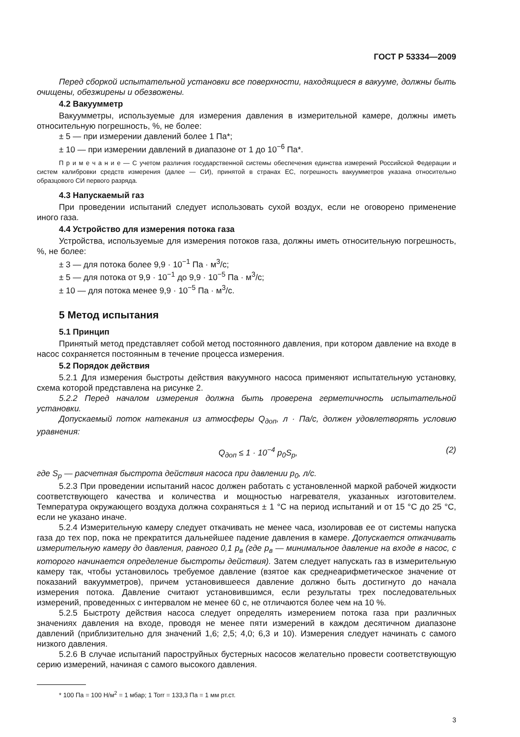ГОСТ Р 53334—2009
Перед сборкой испытательной установки все поверхности, находящиеся в вакууме, должны быть очищены, обезжирены и обезвожены.
4.2 Вакуумметр
Вакуумметры, используемые для измерения давления в измерительной камере, должны иметь относительную погрешность, %, не более:
± 5 — при измерении давлений более 1 Па*;
± 10 — при измерении давлений в диапазоне от 1 до 10<sup>−6</sup> Па*.
П р и м е ч а н и е — С учетом различия государственной системы обеспечения единства измерений Российской Федерации и систем калибровки средств измерения (далее — СИ), принятой в странах ЕС, погрешность вакуумметров указана относительно образцового СИ первого разряда.
4.3 Напускаемый газ
При проведении испытаний следует использовать сухой воздух, если не оговорено применение иного газа.
4.4 Устройство для измерения потока газа
Устройства, используемые для измерения потоков газа, должны иметь относительную погрешность, %, не более:
± 3 — для потока более 9,9 · 10<sup>−1</sup> Па · м<sup>3</sup>/с;
± 5 — для потока от 9,9 · 10<sup>−1</sup> до 9,9 · 10<sup>−5</sup> Па · м<sup>3</sup>/с;
± 10 — для потока менее 9,9 · 10<sup>−5</sup> Па · м<sup>3</sup>/с.
5 Метод испытания
5.1 Принцип
Принятый метод представляет собой метод постоянного давления, при котором давление на входе в насос сохраняется постоянным в течение процесса измерения.
5.2 Порядок действия
5.2.1 Для измерения быстроты действия вакуумного насоса применяют испытательную установку, схема которой представлена на рисунке 2.
5.2.2 Перед началом измерения должна быть проверена герметичность испытательной установки.
Допускаемый поток натекания из атмосферы Q<sub>доп</sub>, л · Па/с, должен удовлетворять условию уравнения:
Q<sub>доп</sub> ≤ 1 · 10<sup>−4</sup> p<sub>0</sub>S<sub>p</sub>, (2)
где S<sub>p</sub> — расчетная быстрота действия насоса при давлении p<sub>0</sub>, л/с.
5.2.3 При проведении испытаний насос должен работать с установленной маркой рабочей жидкости соответствующего качества и количества и мощностью нагревателя, указанных изготовителем. Температура окружающего воздуха должна сохраняться ± 1 °С на период испытаний и от 15 °С до 25 °С, если не указано иначе.
5.2.4 Измерительную камеру следует откачивать не менее часа, изолировав ее от системы напуска газа до тех пор, пока не прекратится дальнейшее падение давления в камере. Допускается откачивать измерительную камеру до давления, равного 0,1 p<sub>в</sub> (где p<sub>в</sub> — минимальное давление на входе в насос, с которого начинается определение быстроты действия). Затем следует напускать газ в измерительную камеру так, чтобы установилось требуемое давление (взятое как среднеарифметическое значение от показаний вакуумметров), причем установившееся давление должно быть достигнуто до начала измерения потока. Давление считают установившимся, если результаты трех последовательных измерений, проведенных с интервалом не менее 60 с, не отличаются более чем на 10 %.
5.2.5 Быстроту действия насоса следует определять измерением потока газа при различных значениях давления на входе, проводя не менее пяти измерений в каждом десятичном диапазоне давлений (приблизительно для значений 1,6; 2,5; 4,0; 6,3 и 10). Измерения следует начинать с самого низкого давления.
5.2.6 В случае испытаний пароструйных бустерных насосов желательно провести соответствующую серию измерений, начиная с самого высокого давления.
* 100 Па = 100 Н/м<sup>2</sup> = 1 мбар; 1 Torr = 133,3 Па = 1 мм рт.ст.
3